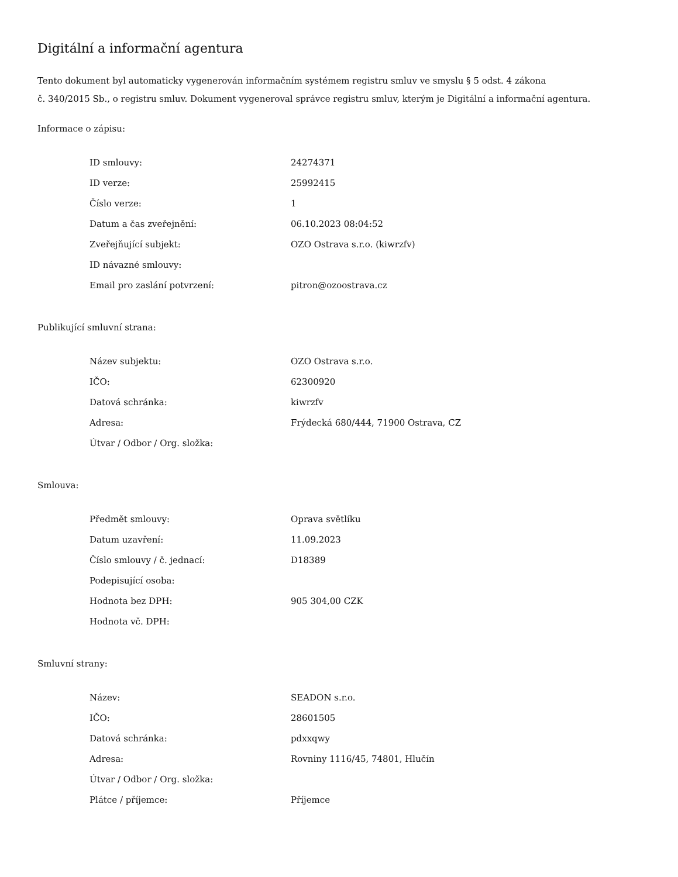Digitální a informační agentura
Tento dokument byl automaticky vygenerován informačním systémem registru smluv ve smyslu § 5 odst. 4 zákona
č. 340/2015 Sb., o registru smluv. Dokument vygeneroval správce registru smluv, kterým je Digitální a informační agentura.
Informace o zápisu:
| ID smlouvy: | 24274371 |
| ID verze: | 25992415 |
| Číslo verze: | 1 |
| Datum a čas zveřejnění: | 06.10.2023 08:04:52 |
| Zveřejňující subjekt: | OZO Ostrava s.r.o. (kiwrzfv) |
| ID návazné smlouvy: | |
| Email pro zaslání potvrzení: | pitron@ozoostrava.cz |
Publikující smluvní strana:
| Název subjektu: | OZO Ostrava s.r.o. |
| IČO: | 62300920 |
| Datová schránka: | kiwrzfv |
| Adresa: | Frýdecká 680/444, 71900 Ostrava, CZ |
| Útvar / Odbor / Org. složka: | |
Smlouva:
| Předmět smlouvy: | Oprava světlíku |
| Datum uzavření: | 11.09.2023 |
| Číslo smlouvy / č. jednací: | D18389 |
| Podepisující osoba: | |
| Hodnota bez DPH: | 905 304,00 CZK |
| Hodnota vč. DPH: | |
Smluvní strany:
| Název: | SEADON s.r.o. |
| IČO: | 28601505 |
| Datová schránka: | pdxxqwy |
| Adresa: | Rovniny 1116/45, 74801, Hlučín |
| Útvar / Odbor / Org. složka: | |
| Plátce / příjemce: | Příjemce |